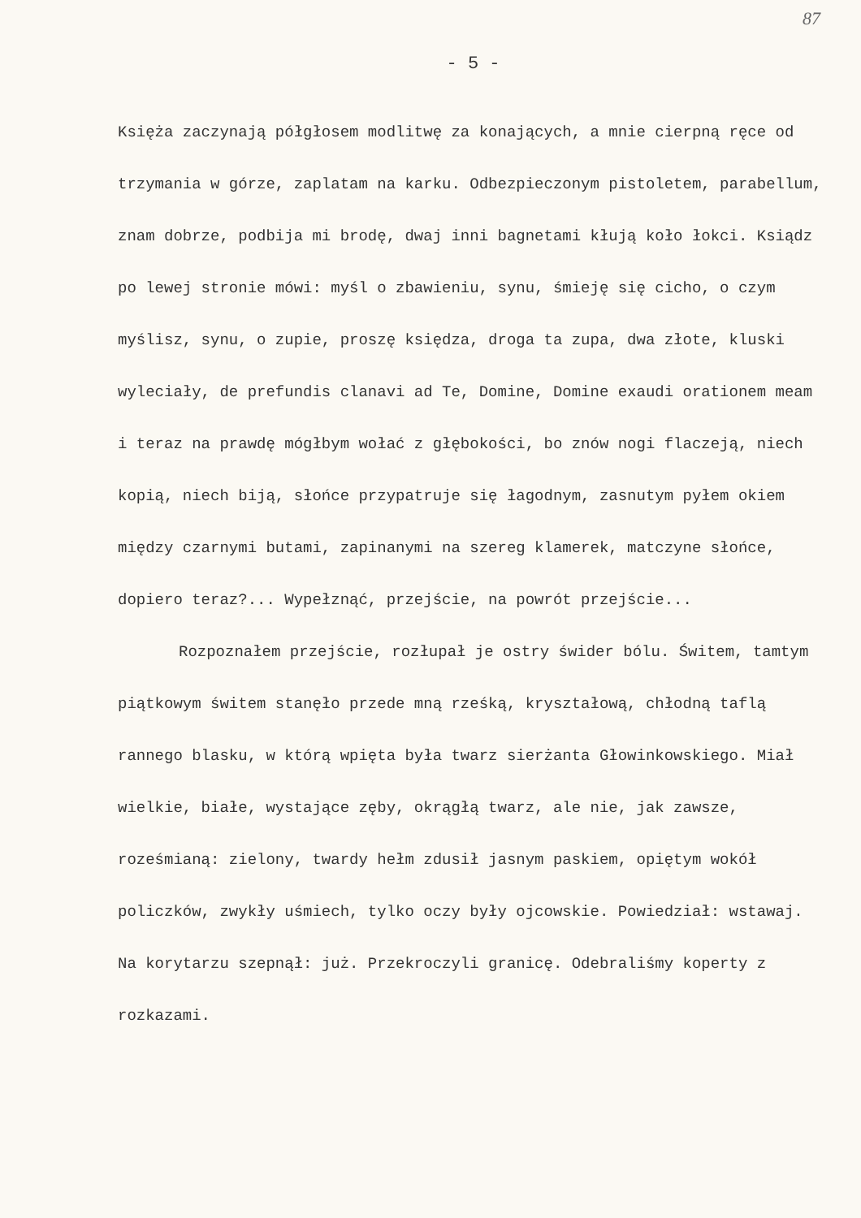87
- 5 -
Księża zaczynają półgłosem modlitwę za konających, a mnie cierpną ręce od trzymania w górze, zaplatam na karku. Odbezpieczonym pistoletem, parabellum, znam dobrze, podbija mi brodę, dwaj inni bagnetami kłują koło łokci. Ksiądz po lewej stronie mówi: myśl o zbawieniu, synu, śmieję się cicho, o czym myślisz, synu, o zupie, proszę księdza, droga ta zupa, dwa złote, kluski wyleciały, de prefundis clanavi ad Te, Domine, Domine exaudi orationem meam i teraz na prawdę mógłbym wołać z głębokości, bo znów nogi flaczeją, niech kopią, niech biją, słońce przypatruje się łagodnym, zasnutym pyłem okiem między czarnymi butami, zapinanymi na szereg klamerek, matczyne słońce, dopiero teraz?... Wypełznąć, przejście, na powrót przejście...
Rozpoznałem przejście, rozłupał je ostry świder bólu. Świtem, tamtym piątkowym świtem stanęło przede mną rześką, kryształową, chłodną taflą rannego blasku, w którą wpięta była twarz sierżanta Głowinkowskiego. Miał wielkie, białe, wystające zęby, okrągłą twarz, ale nie, jak zawsze, roześmianą: zielony, twardy hełm zdusił jasnym paskiem, opiętym wokół policzków, zwykły uśmiech, tylko oczy były ojcowskie. Powiedział: wstawaj. Na korytarzu szepnął: już. Przekroczyli granicę. Odebraliśmy koperty z rozkazami.